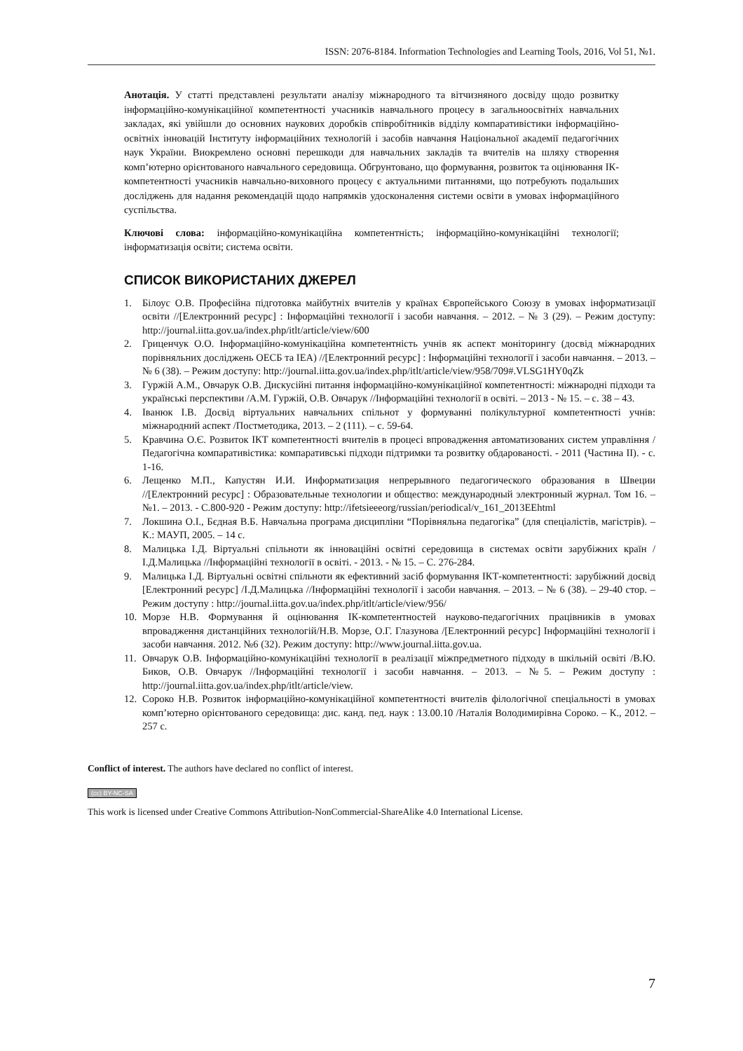ISSN: 2076-8184. Information Technologies and Learning Tools, 2016, Vol 51, №1.
Анотація. У статті представлені результати аналізу міжнародного та вітчизняного досвіду щодо розвитку інформаційно-комунікаційної компетентності учасників навчального процесу в загальноосвітніх навчальних закладах, які увійшли до основних наукових доробків співробітників відділу компаративістики інформаційно-освітніх інновацій Інституту інформаційних технологій і засобів навчання Національної академії педагогічних наук України. Виокремлено основні перешкоди для навчальних закладів та вчителів на шляху створення комп’ютерно орієнтованого навчального середовища. Обгрунтовано, що формування, розвиток та оцінювання ІК-компетентності учасників навчально-виховного процесу є актуальними питаннями, що потребують подальших досліджень для надання рекомендацій щодо напрямків удосконалення системи освіти в умовах інформаційного суспільства.
Ключові слова: інформаційно-комунікаційна компетентність; інформаційно-комунікаційні технології; інформатизація освіти; система освіти.
СПИСОК ВИКОРИСТАНИХ ДЖЕРЕЛ
1. Білоус О.В. Професійна підготовка майбутніх вчителів у країнах Європейського Союзу в умовах інформатизації освіти //[Електронний ресурс] : Інформаційні технології і засоби навчання. – 2012. – № 3 (29). – Режим доступу: http://journal.iitta.gov.ua/index.php/itlt/article/view/600
2. Гриценчук О.О. Інформаційно-комунікаційна компетентність учнів як аспект моніторингу (досвід міжнародних порівняльних досліджень OECБ та IEA) //[Електронний ресурс] : Інформаційні технології і засоби навчання. – 2013. – № 6 (38). – Режим доступу: http://journal.iitta.gov.ua/index.php/itlt/article/view/958/709#.VLSG1HY0qZk
3. Гуржій А.М., Овчарук О.В. Дискусійні питання інформаційно-комунікаційної компетентності: міжнародні підходи та українські перспективи /А.М. Гуржій, О.В. Овчарук //Інформаційні технології в освіті. – 2013 - № 15. – с. 38 – 43.
4. Іванюк І.В. Досвід віртуальних навчальних спільнот у формуванні полікультурної компетентності учнів: міжнародний аспект /Постметодика, 2013. – 2 (111). – с. 59-64.
5. Кравчина О.Є. Розвиток ІКТ компетентності вчителів в процесі впровадження автоматизованих систем управління /Педагогічна компаративістика: компаративські підходи підтримки та розвитку обдарованості. - 2011 (Частина ІІ). - с. 1-16.
6. Лещенко М.П., Капустян И.И. Информатизация непрерывного педагогического образования в Швеции //[Електронний ресурс] : Образовательные технологии и общество: международный электронный журнал. Том 16. – №1. – 2013. - С.800-920 - Режим доступу: http://ifetsieeeorg/russian/periodical/v_161_2013EEhtml
7. Локшина О.І., Бєдная В.Б. Навчальна програма дисципліни “Порівняльна педагогіка” (для спеціалістів, магістрів). – К.: МАУП, 2005. – 14 с.
8. Малицька І.Д. Віртуальні спільноти як інноваційні освітні середовища в системах освіти зарубіжних країн /І.Д.Малицька //Інформаційні технології в освіті. - 2013. - № 15. – С. 276-284.
9. Малицька І.Д. Віртуальні освітні спільноти як ефективний засіб формування ІКТ-компетентності: зарубіжний досвід [Електронний ресурс] /І.Д.Малицька //Інформаційні технології і засоби навчання. – 2013. – № 6 (38). – 29-40 стор. – Режим доступу : http://journal.iitta.gov.ua/index.php/itlt/article/view/956/
10. Морзе Н.В. Формування й оцінювання ІК-компетентностей науково-педагогічних працівників в умовах впровадження дистанційних технологій/Н.В. Морзе, О.Г. Глазунова /[Електронний ресурс] Інформаційні технології і засоби навчання. 2012. №6 (32). Режим доступу: http://www.journal.iitta.gov.ua.
11. Овчарук О.В. Інформаційно-комунікаційні технології в реалізації міжпредметного підходу в шкільній освіті /В.Ю. Биков, О.В. Овчарук //Інформаційні технології і засоби навчання. – 2013. – №5. – Режим доступу : http://journal.iitta.gov.ua/index.php/itlt/article/view.
12. Сороко Н.В. Розвиток інформаційно-комунікаційної компетентності вчителів філологічної спеціальності в умовах комп’ютерно орієнтованого середовища: дис. канд. пед. наук : 13.00.10 /Наталія Володимирівна Сороко. – К., 2012. – 257 с.
Conflict of interest. The authors have declared no conflict of interest.
(cc) BY-NC-SA
This work is licensed under Creative Commons Attribution-NonCommercial-ShareAlike 4.0 International License.
7